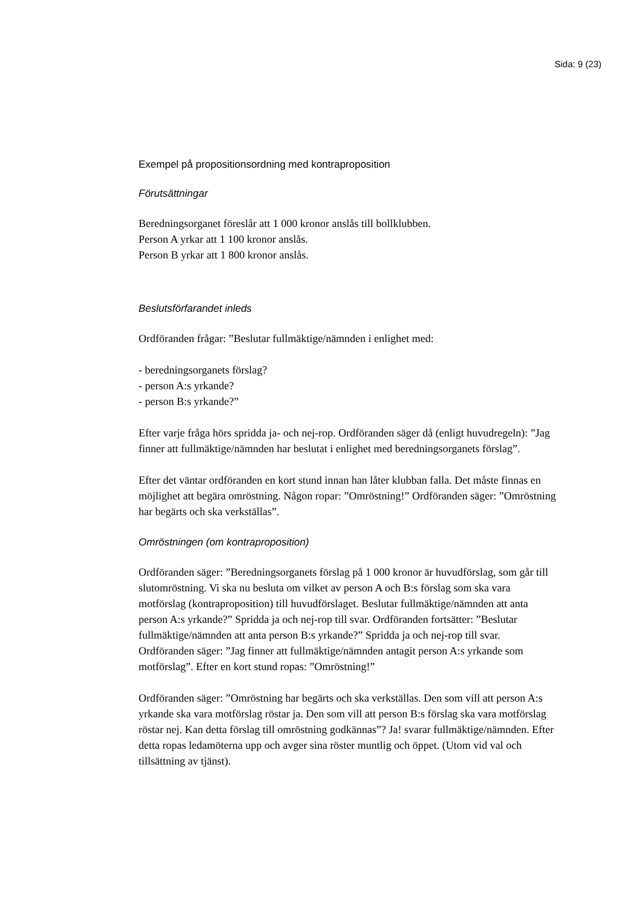Sida: 9 (23)
Exempel på propositionsordning med kontraproposition
Förutsättningar
Beredningsorganet föreslår att 1 000 kronor anslås till bollklubben.
Person A yrkar att 1 100 kronor anslås.
Person B yrkar att 1 800 kronor anslås.
Beslutsförfarandet inleds
Ordföranden frågar: ”Beslutar fullmäktige/nämnden i enlighet med:
- beredningsorganets förslag?
- person A:s yrkande?
- person B:s yrkande?”
Efter varje fråga hörs spridda ja- och nej-rop. Ordföranden säger då (enligt huvudregeln): ”Jag finner att fullmäktige/nämnden har beslutat i enlighet med beredningsorganets förslag”.
Efter det väntar ordföranden en kort stund innan han låter klubban falla. Det måste finnas en möjlighet att begära omröstning. Någon ropar: ”Omröstning!” Ordföranden säger: ”Omröstning har begärts och ska verkställas”.
Omröstningen (om kontraproposition)
Ordföranden säger: ”Beredningsorganets förslag på 1 000 kronor är huvudförslag, som går till slutomröstning. Vi ska nu besluta om vilket av person A och B:s förslag som ska vara motförslag (kontraproposition) till huvudförslaget. Beslutar fullmäktige/nämnden att anta person A:s yrkande?” Spridda ja och nej-rop till svar. Ordföranden fortsätter: ”Beslutar fullmäktige/nämnden att anta person B:s yrkande?” Spridda ja och nej-rop till svar. Ordföranden säger: ”Jag finner att fullmäktige/nämnden antagit person A:s yrkande som motförslag”. Efter en kort stund ropas: ”Omröstning!”
Ordföranden säger: ”Omröstning har begärts och ska verkställas. Den som vill att person A:s yrkande ska vara motförslag röstar ja. Den som vill att person B:s förslag ska vara motförslag röstar nej. Kan detta förslag till omröstning godkännas”? Ja! svarar fullmäktige/nämnden. Efter detta ropas ledamöterna upp och avger sina röster muntlig och öppet. (Utom vid val och tillsättning av tjänst).